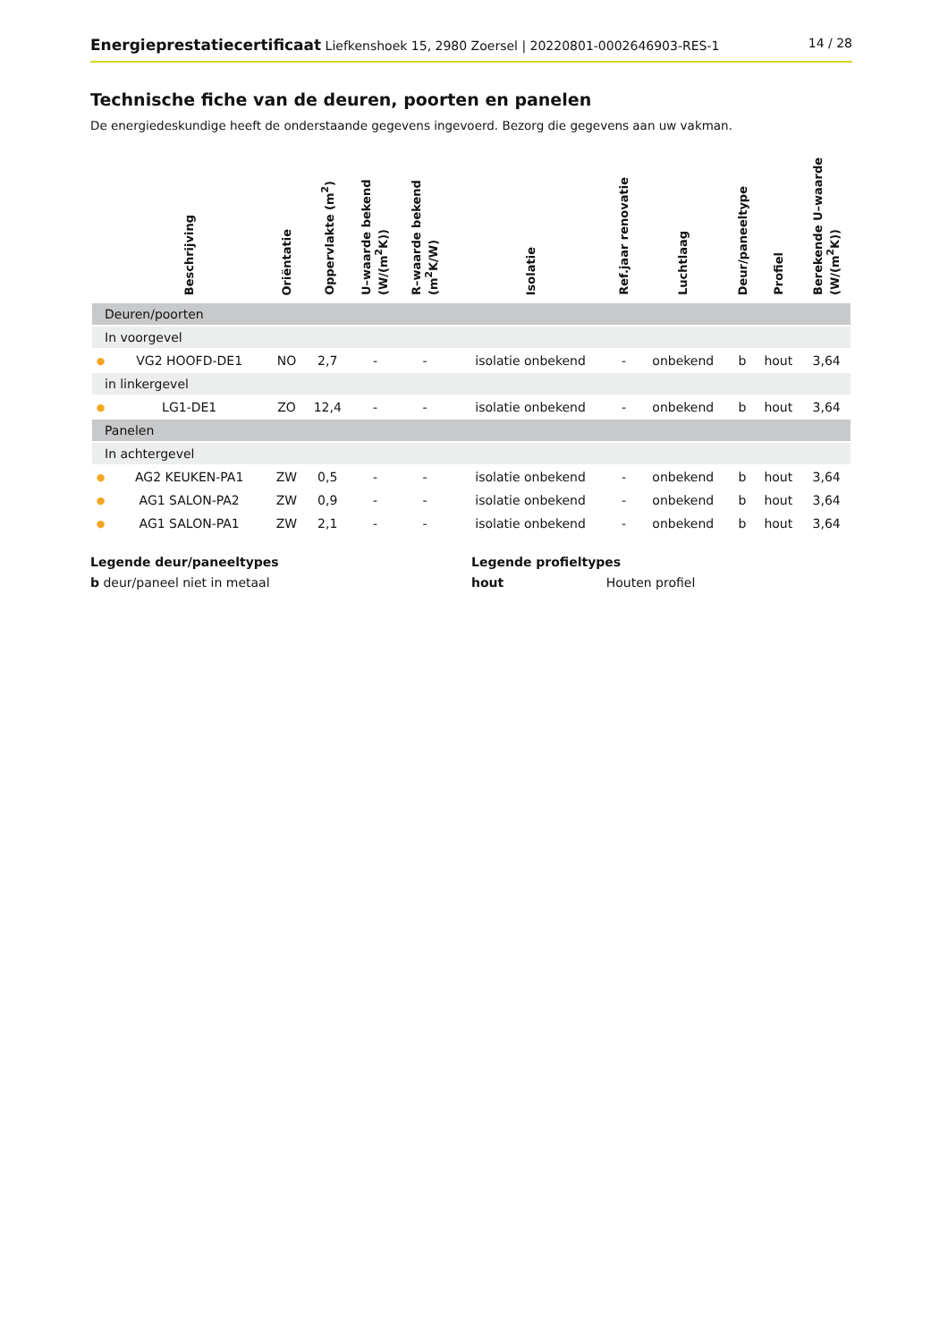Energieprestatiecertificaat Liefkenshoek 15, 2980 Zoersel | 20220801-0002646903-RES-1
14 / 28
Technische fiche van de deuren, poorten en panelen
De energiedeskundige heeft de onderstaande gegevens ingevoerd. Bezorg die gegevens aan uw vakman.
| | Beschrijving | Oriëntatie | Oppervlakte (m<sup>2</sup>) | U–waarde bekend (W/(m<sup>2</sup>K)) | R–waarde bekend (m<sup>2</sup>K/W) | Isolatie | Ref.jaar renovatie | Luchtlaag | Deur/paneeltype | Profiel | Berekende U–waarde (W/(m<sup>2</sup>K)) |
| --- | --- | --- | --- | --- | --- | --- | --- | --- | --- | --- | --- |
| Deuren/poorten | | | | | | | | | | | |
| In voorgevel | | | | | | | | | | | |
| ● | VG2 HOOFD-DE1 | NO | 2,7 | - | - | isolatie onbekend | - | onbekend | b | hout | 3,64 |
| in linkergevel | | | | | | | | | | | |
| ● | LG1-DE1 | ZO | 12,4 | - | - | isolatie onbekend | - | onbekend | b | hout | 3,64 |
| Panelen | | | | | | | | | | | |
| In achtergevel | | | | | | | | | | | |
| ● | AG2 KEUKEN-PA1 | ZW | 0,5 | - | - | isolatie onbekend | - | onbekend | b | hout | 3,64 |
| ● | AG1 SALON-PA2 | ZW | 0,9 | - | - | isolatie onbekend | - | onbekend | b | hout | 3,64 |
| ● | AG1 SALON-PA1 | ZW | 2,1 | - | - | isolatie onbekend | - | onbekend | b | hout | 3,64 |
Legende deur/paneeltypes
b deur/paneel niet in metaal
Legende profieltypes
hout Houten profiel